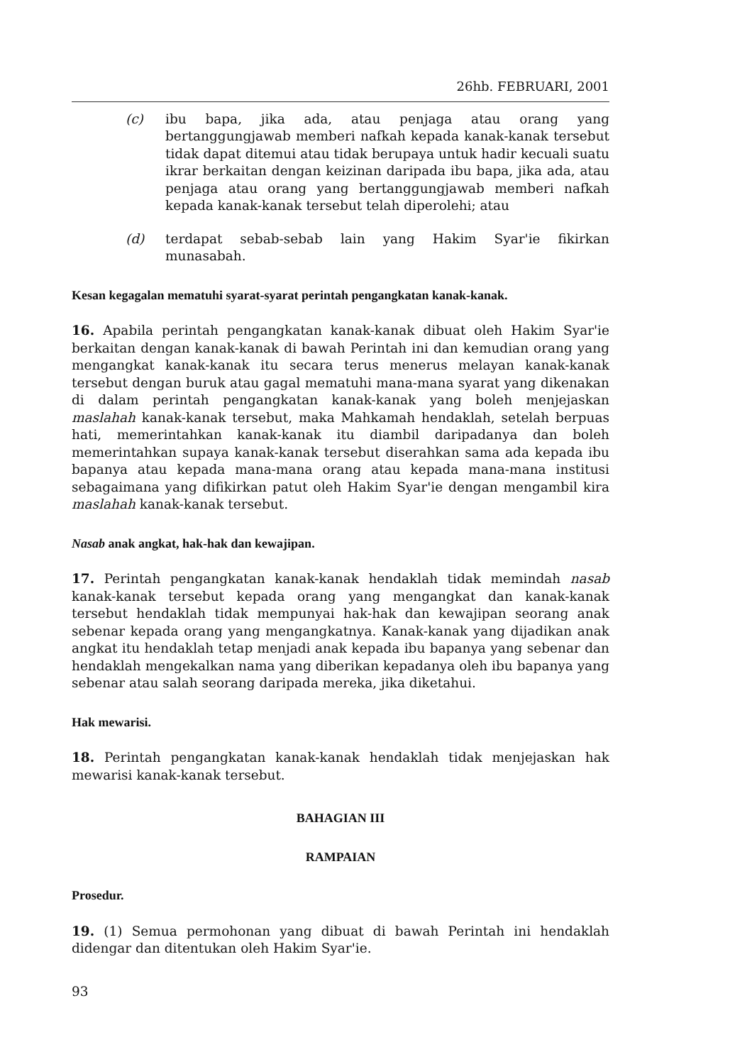26hb. FEBRUARI, 2001
(c) ibu bapa, jika ada, atau penjaga atau orang yang bertanggungjawab memberi nafkah kepada kanak-kanak tersebut tidak dapat ditemui atau tidak berupaya untuk hadir kecuali suatu ikrar berkaitan dengan keizinan daripada ibu bapa, jika ada, atau penjaga atau orang yang bertanggungjawab memberi nafkah kepada kanak-kanak tersebut telah diperolehi; atau
(d) terdapat sebab-sebab lain yang Hakim Syar'ie fikirkan munasabah.
Kesan kegagalan mematuhi syarat-syarat perintah pengangkatan kanak-kanak.
16. Apabila perintah pengangkatan kanak-kanak dibuat oleh Hakim Syar'ie berkaitan dengan kanak-kanak di bawah Perintah ini dan kemudian orang yang mengangkat kanak-kanak itu secara terus menerus melayan kanak-kanak tersebut dengan buruk atau gagal mematuhi mana-mana syarat yang dikenakan di dalam perintah pengangkatan kanak-kanak yang boleh menjejaskan maslahah kanak-kanak tersebut, maka Mahkamah hendaklah, setelah berpuas hati, memerintahkan kanak-kanak itu diambil daripadanya dan boleh memerintahkan supaya kanak-kanak tersebut diserahkan sama ada kepada ibu bapanya atau kepada mana-mana orang atau kepada mana-mana institusi sebagaimana yang difikirkan patut oleh Hakim Syar'ie dengan mengambil kira maslahah kanak-kanak tersebut.
Nasab anak angkat, hak-hak dan kewajipan.
17. Perintah pengangkatan kanak-kanak hendaklah tidak memindah nasab kanak-kanak tersebut kepada orang yang mengangkat dan kanak-kanak tersebut hendaklah tidak mempunyai hak-hak dan kewajipan seorang anak sebenar kepada orang yang mengangkatnya. Kanak-kanak yang dijadikan anak angkat itu hendaklah tetap menjadi anak kepada ibu bapanya yang sebenar dan hendaklah mengekalkan nama yang diberikan kepadanya oleh ibu bapanya yang sebenar atau salah seorang daripada mereka, jika diketahui.
Hak mewarisi.
18. Perintah pengangkatan kanak-kanak hendaklah tidak menjejaskan hak mewarisi kanak-kanak tersebut.
BAHAGIAN III
RAMPAIAN
Prosedur.
19. (1) Semua permohonan yang dibuat di bawah Perintah ini hendaklah didengar dan ditentukan oleh Hakim Syar'ie.
93